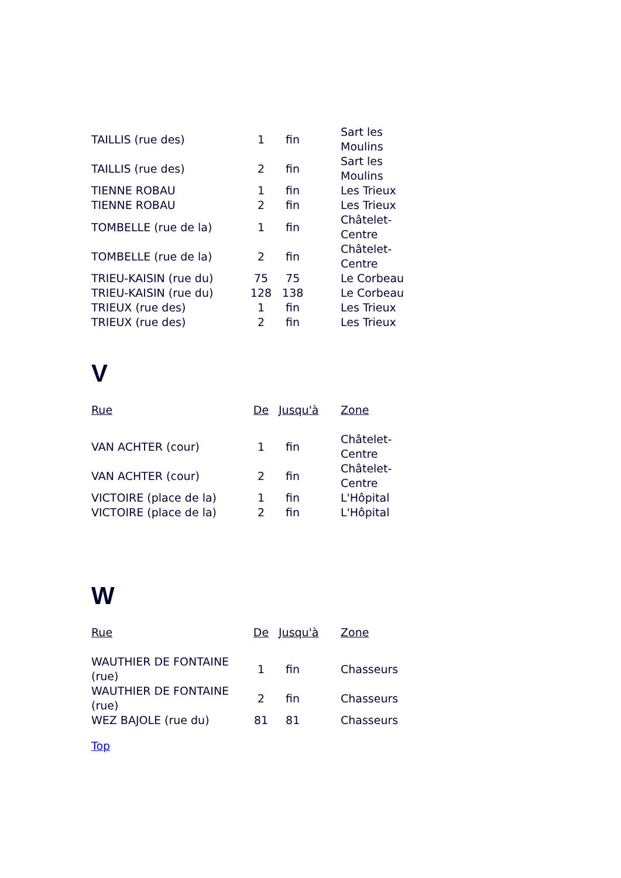| TAILLIS (rue des) | 1 | fin | Sart les Moulins |
| TAILLIS (rue des) | 2 | fin | Sart les Moulins |
| TIENNE ROBAU | 1 | fin | Les Trieux |
| TIENNE ROBAU | 2 | fin | Les Trieux |
| TOMBELLE (rue de la) | 1 | fin | Châtelet-Centre |
| TOMBELLE (rue de la) | 2 | fin | Châtelet-Centre |
| TRIEU-KAISIN (rue du) | 75 | 75 | Le Corbeau |
| TRIEU-KAISIN (rue du) | 128 | 138 | Le Corbeau |
| TRIEUX (rue des) | 1 | fin | Les Trieux |
| TRIEUX (rue des) | 2 | fin | Les Trieux |
V
| Rue | De | Jusqu'à | Zone |
| VAN ACHTER (cour) | 1 | fin | Châtelet-Centre |
| VAN ACHTER (cour) | 2 | fin | Châtelet-Centre |
| VICTOIRE (place de la) | 1 | fin | L'Hôpital |
| VICTOIRE (place de la) | 2 | fin | L'Hôpital |
W
| Rue | De | Jusqu'à | Zone |
| WAUTHIER DE FONTAINE (rue) | 1 | fin | Chasseurs |
| WAUTHIER DE FONTAINE (rue) | 2 | fin | Chasseurs |
| WEZ BAJOLE (rue du) | 81 | 81 | Chasseurs |
Top